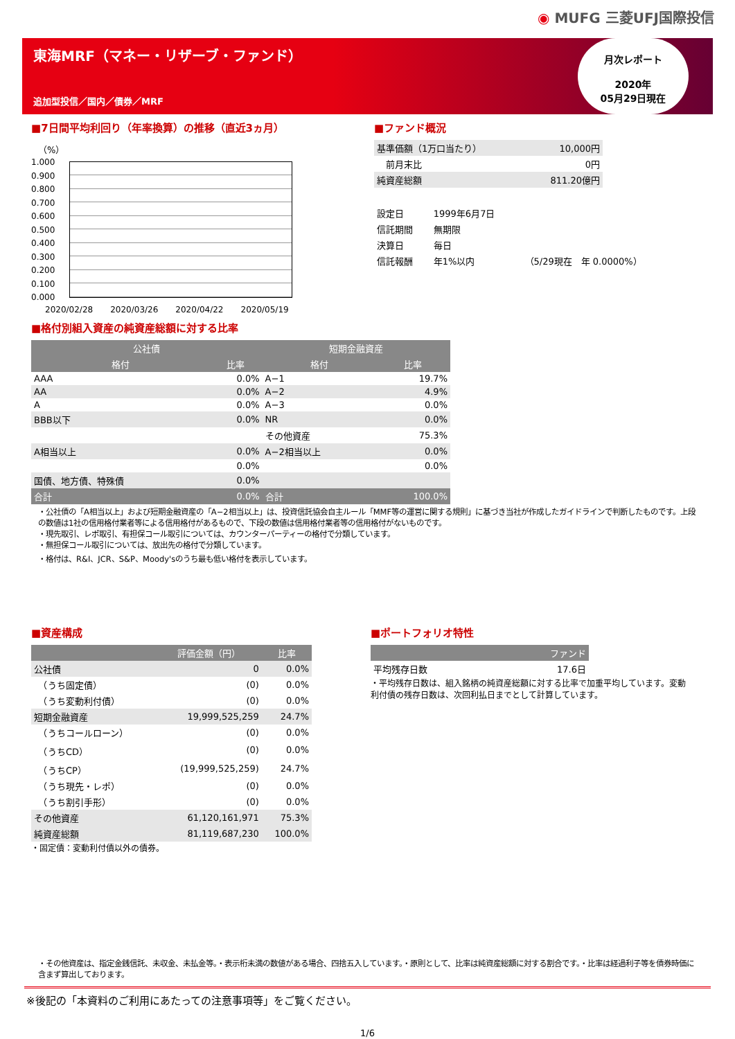◉ MUFG 三菱UFJ国際投信
東海MRF（マネー・リザーブ・ファンド）
追加型投信／国内／債券／MRF
月次レポート
2020年
05月29日現在
■7日間平均利回り（年率換算）の推移（直近3ヵ月）
（%）
1.000
0.900
0.800
0.700
0.600
0.500
0.400
0.300
0.200
0.100
0.000
2020/02/28 2020/03/26 2020/04/22 2020/05/19
■ファンド概況
| 基準価額（1万口当たり） | 10,000円 |
| 前月末比 | 0円 |
| 純資産総額 | 811.20億円 |
| 設定日 | 1999年6月7日 | |
| 信託期間 | 無期限 | |
| 決算日 | 毎日 | |
| 信託報酬 | 年1%以内 | （5/29現在 年 0.0000%） |
■格付別組入資産の純資産総額に対する比率
| 公社債 | | 短期金融資産 | |
| --- | --- | --- | --- |
| 格付 | 比率 | 格付 | 比率 |
| AAA | 0.0% | A−1 | 19.7% |
| AA | 0.0% | A−2 | 4.9% |
| A | 0.0% | A−3 | 0.0% |
| BBB以下 | 0.0% | NR | 0.0% |
| | | その他資産 | 75.3% |
| A相当以上 | 0.0% | A−2相当以上 | 0.0% |
| | 0.0% | | 0.0% |
| 国債、地方債、特殊債 | 0.0% | | |
| 合計 | 0.0% | 合計 | 100.0% |
・公社債の「A相当以上」および短期金融資産の「A−2相当以上」は、投資信託協会自主ルール「MMF等の運営に関する規則」に基づき当社が作成したガイドラインで判断したものです。上段の数値は1社の信用格付業者等による信用格付があるもので、下段の数値は信用格付業者等の信用格付がないものです。
・現先取引、レポ取引、有担保コール取引については、カウンターパーティーの格付で分類しています。
・無担保コール取引については、放出先の格付で分類しています。
・格付は、R&I、JCR、S&P、Moody'sのうち最も低い格付を表示しています。
■資産構成
| | 評価金額（円） | 比率 |
| --- | --- | --- |
| 公社債 | 0 | 0.0% |
| （うち固定債） | (0) | 0.0% |
| （うち変動利付債） | (0) | 0.0% |
| 短期金融資産 | 19,999,525,259 | 24.7% |
| （うちコールローン） | (0) | 0.0% |
| （うちCD） | (0) | 0.0% |
| （うちCP） | (19,999,525,259) | 24.7% |
| （うち現先・レポ） | (0) | 0.0% |
| （うち割引手形） | (0) | 0.0% |
| その他資産 | 61,120,161,971 | 75.3% |
| 純資産総額 | 81,119,687,230 | 100.0% |
・固定債：変動利付債以外の債券。
■ポートフォリオ特性
| | ファンド |
| --- | --- |
| 平均残存日数 | 17.6日 |
・平均残存日数は、組入銘柄の純資産総額に対する比率で加重平均しています。変動利付債の残存日数は、次回利払日までとして計算しています。
・その他資産は、指定金銭信託、未収金、未払金等。・表示桁未満の数値がある場合、四捨五入しています。・原則として、比率は純資産総額に対する割合です。・比率は経過利子等を債券時価に含まず算出しております。
※後記の「本資料のご利用にあたっての注意事項等」をご覧ください。
1/6